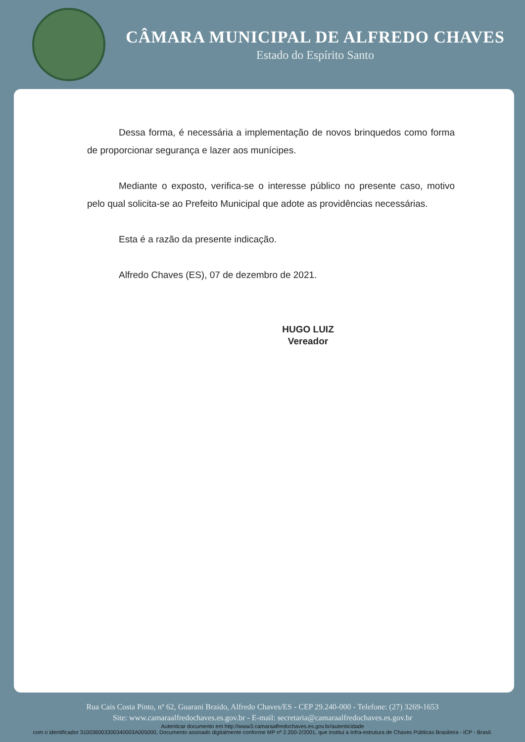CÂMARA MUNICIPAL DE ALFREDO CHAVES
Estado do Espírito Santo
Dessa forma, é necessária a implementação de novos brinquedos como forma de proporcionar segurança e lazer aos munícipes.
Mediante o exposto, verifica-se o interesse público no presente caso, motivo pelo qual solicita-se ao Prefeito Municipal que adote as providências necessárias.
Esta é a razão da presente indicação.
Alfredo Chaves (ES), 07 de dezembro de 2021.
HUGO LUIZ
Vereador
Rua Cais Costa Pinto, nº 62, Guarani Braido, Alfredo Chaves/ES - CEP 29.240-000 - Telefone: (27) 3269-1653
Site: www.camaraalfredochaves.es.gov.br - E-mail: secretaria@camaraalfredochaves.es.gov.br
Autenticar documento em http://www3.camaraalfredochaves.es.gov.br/autenticidade
com o identificador 310036003300340003A005000, Documento assinado digitalmente conforme MP nº 2.200-2/2001, que institui a Infra-estrutura de Chaves Públicas Brasileira - ICP - Brasil.